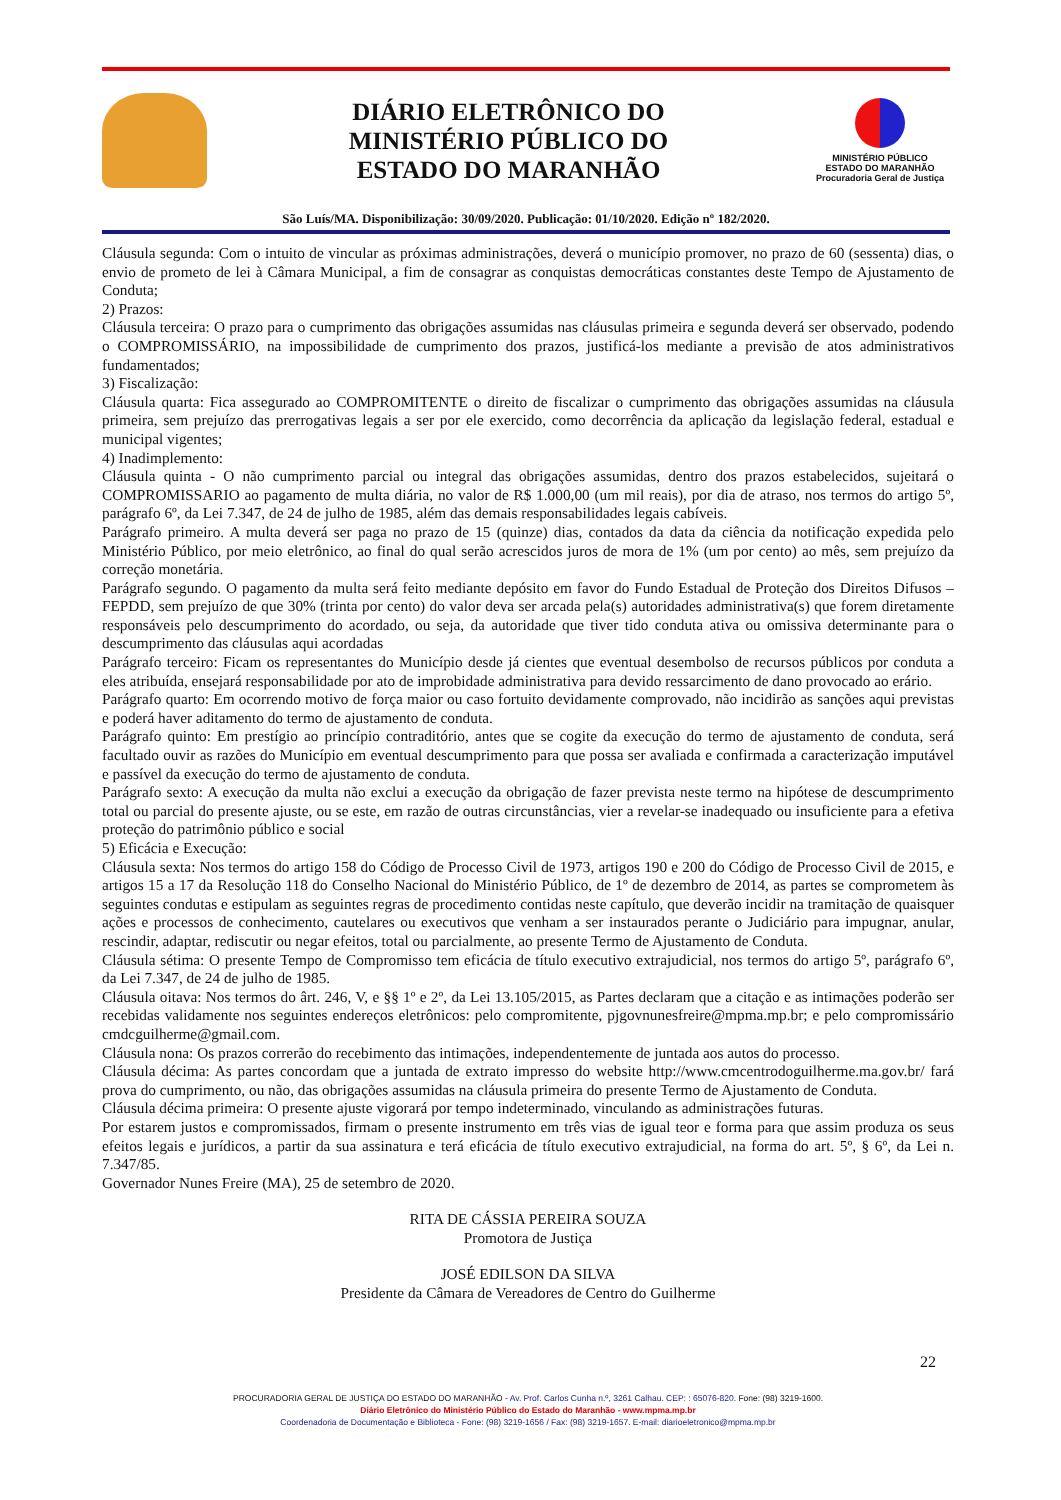DIÁRIO ELETRÔNICO DO
MINISTÉRIO PÚBLICO DO
ESTADO DO MARANHÃO
MINISTÉRIO PÚBLICO
ESTADO DO MARANHÃO
Procuradoria Geral de Justiça
São Luís/MA. Disponibilização: 30/09/2020. Publicação: 01/10/2020. Edição nº 182/2020.
Cláusula segunda: Com o intuito de vincular as próximas administrações, deverá o município promover, no prazo de 60 (sessenta) dias, o envio de prometo de lei à Câmara Municipal, a fim de consagrar as conquistas democráticas constantes deste Tempo de Ajustamento de Conduta;
2) Prazos:
Cláusula terceira: O prazo para o cumprimento das obrigações assumidas nas cláusulas primeira e segunda deverá ser observado, podendo o COMPROMISSÁRIO, na impossibilidade de cumprimento dos prazos, justificá-los mediante a previsão de atos administrativos fundamentados;
3) Fiscalização:
Cláusula quarta: Fica assegurado ao COMPROMITENTE o direito de fiscalizar o cumprimento das obrigações assumidas na cláusula primeira, sem prejuízo das prerrogativas legais a ser por ele exercido, como decorrência da aplicação da legislação federal, estadual e municipal vigentes;
4) Inadimplemento:
Cláusula quinta - O não cumprimento parcial ou integral das obrigações assumidas, dentro dos prazos estabelecidos, sujeitará o COMPROMISSARIO ao pagamento de multa diária, no valor de R$ 1.000,00 (um mil reais), por dia de atraso, nos termos do artigo 5º, parágrafo 6º, da Lei 7.347, de 24 de julho de 1985, além das demais responsabilidades legais cabíveis.
Parágrafo primeiro. A multa deverá ser paga no prazo de 15 (quinze) dias, contados da data da ciência da notificação expedida pelo Ministério Público, por meio eletrônico, ao final do qual serão acrescidos juros de mora de 1% (um por cento) ao mês, sem prejuízo da correção monetária.
Parágrafo segundo. O pagamento da multa será feito mediante depósito em favor do Fundo Estadual de Proteção dos Direitos Difusos – FEPDD, sem prejuízo de que 30% (trinta por cento) do valor deva ser arcada pela(s) autoridades administrativa(s) que forem diretamente responsáveis pelo descumprimento do acordado, ou seja, da autoridade que tiver tido conduta ativa ou omissiva determinante para o descumprimento das cláusulas aqui acordadas
Parágrafo terceiro: Ficam os representantes do Município desde já cientes que eventual desembolso de recursos públicos por conduta a eles atribuída, ensejará responsabilidade por ato de improbidade administrativa para devido ressarcimento de dano provocado ao erário.
Parágrafo quarto: Em ocorrendo motivo de força maior ou caso fortuito devidamente comprovado, não incidirão as sanções aqui previstas e poderá haver aditamento do termo de ajustamento de conduta.
Parágrafo quinto: Em prestígio ao princípio contraditório, antes que se cogite da execução do termo de ajustamento de conduta, será facultado ouvir as razões do Município em eventual descumprimento para que possa ser avaliada e confirmada a caracterização imputável e passível da execução do termo de ajustamento de conduta.
Parágrafo sexto: A execução da multa não exclui a execução da obrigação de fazer prevista neste termo na hipótese de descumprimento total ou parcial do presente ajuste, ou se este, em razão de outras circunstâncias, vier a revelar-se inadequado ou insuficiente para a efetiva proteção do patrimônio público e social
5) Eficácia e Execução:
Cláusula sexta: Nos termos do artigo 158 do Código de Processo Civil de 1973, artigos 190 e 200 do Código de Processo Civil de 2015, e artigos 15 a 17 da Resolução 118 do Conselho Nacional do Ministério Público, de 1º de dezembro de 2014, as partes se comprometem às seguintes condutas e estipulam as seguintes regras de procedimento contidas neste capítulo, que deverão incidir na tramitação de quaisquer ações e processos de conhecimento, cautelares ou executivos que venham a ser instaurados perante o Judiciário para impugnar, anular, rescindir, adaptar, rediscutir ou negar efeitos, total ou parcialmente, ao presente Termo de Ajustamento de Conduta.
Cláusula sétima: O presente Tempo de Compromisso tem eficácia de título executivo extrajudicial, nos termos do artigo 5º, parágrafo 6º, da Lei 7.347, de 24 de julho de 1985.
Cláusula oitava: Nos termos do ârt. 246, V, e §§ 1º e 2º, da Lei 13.105/2015, as Partes declaram que a citação e as intimações poderão ser recebidas validamente nos seguintes endereços eletrônicos: pelo compromitente, pjgovnunesfreire@mpma.mp.br; e pelo compromissário cmdcguilherme@gmail.com.
Cláusula nona: Os prazos correrão do recebimento das intimações, independentemente de juntada aos autos do processo.
Cláusula décima: As partes concordam que a juntada de extrato impresso do website http://www.cmcentrodoguilherme.ma.gov.br/ fará prova do cumprimento, ou não, das obrigações assumidas na cláusula primeira do presente Termo de Ajustamento de Conduta.
Cláusula décima primeira: O presente ajuste vigorará por tempo indeterminado, vinculando as administrações futuras.
Por estarem justos e compromissados, firmam o presente instrumento em três vias de igual teor e forma para que assim produza os seus efeitos legais e jurídicos, a partir da sua assinatura e terá eficácia de título executivo extrajudicial, na forma do art. 5º, § 6º, da Lei n. 7.347/85.
Governador Nunes Freire (MA), 25 de setembro de 2020.
RITA DE CÁSSIA PEREIRA SOUZA
Promotora de Justiça
JOSÉ EDILSON DA SILVA
Presidente da Câmara de Vereadores de Centro do Guilherme
22
PROCURADORIA GERAL DE JUSTIÇA DO ESTADO DO MARANHÃO - Av. Prof. Carlos Cunha n.º, 3261 Calhau. CEP: : 65076-820. Fone: (98) 3219-1600.
Diário Eletrônico do Ministério Público do Estado do Maranhão - www.mpma.mp.br
Coordenadoria de Documentação e Biblioteca - Fone: (98) 3219-1656 / Fax: (98) 3219-1657. E-mail: diarioeletronico@mpma.mp.br